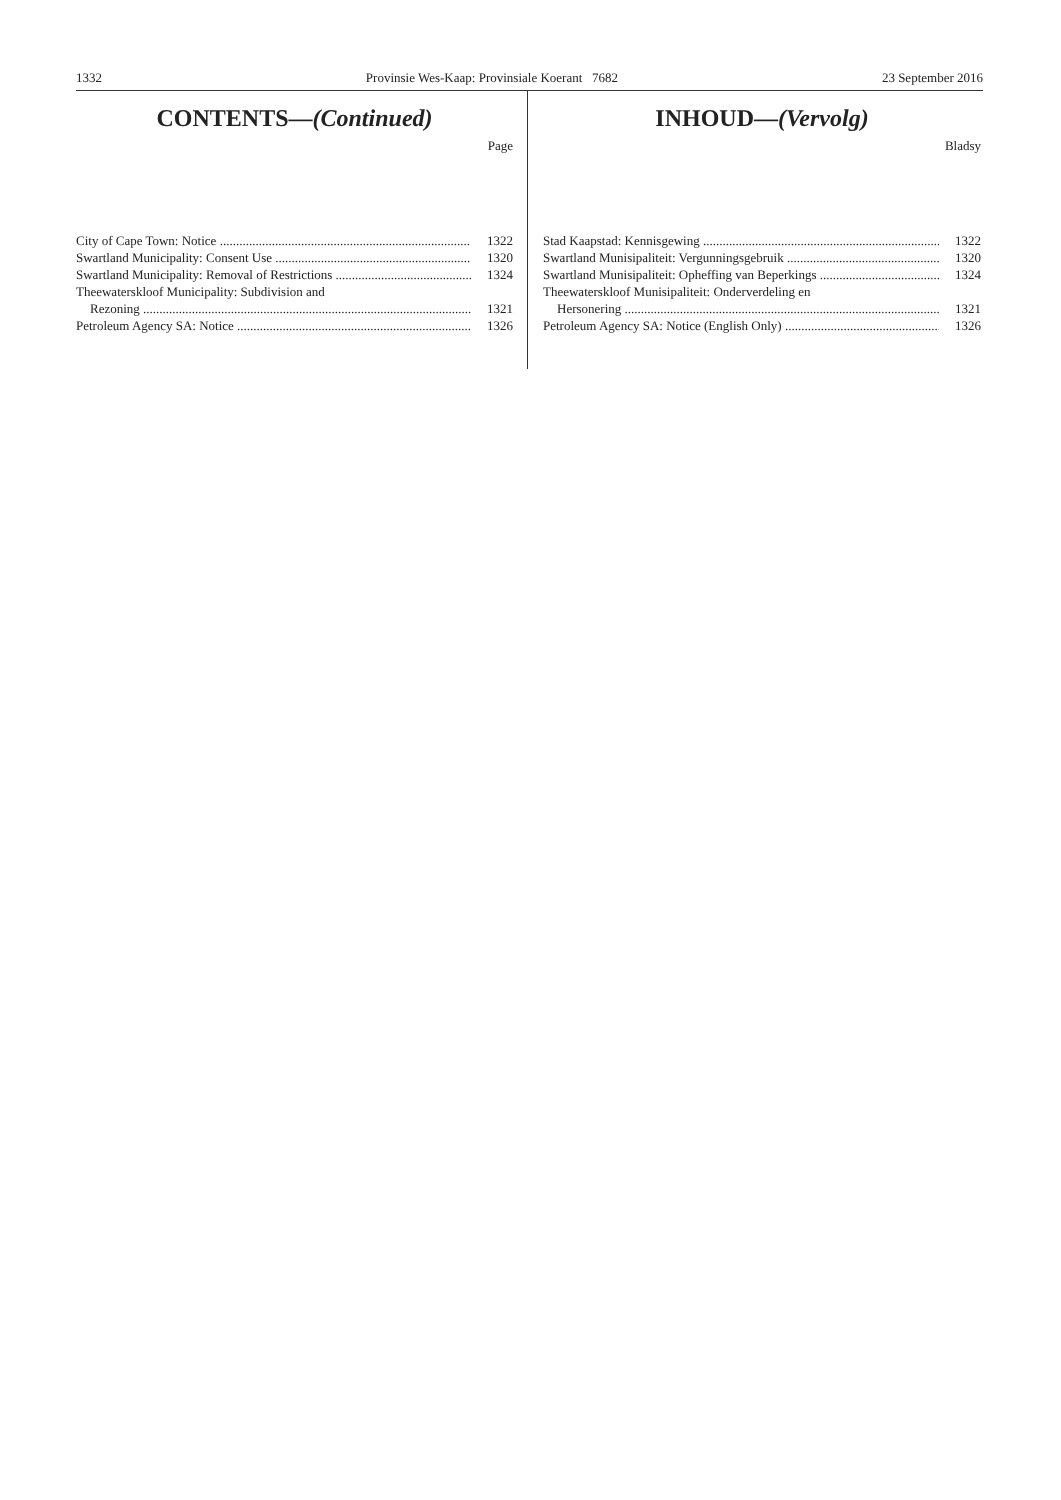1332 Provinsie Wes-Kaap: Provinsiale Koerant 7682 23 September 2016
CONTENTS—(Continued)
Page
City of Cape Town: Notice 1322
Swartland Municipality: Consent Use 1320
Swartland Municipality: Removal of Restrictions 1324
Theewaterskloof Municipality: Subdivision and
Rezoning 1321
Petroleum Agency SA: Notice 1326
INHOUD—(Vervolg)
Bladsy
Stad Kaapstad: Kennisgewing 1322
Swartland Munisipaliteit: Vergunningsgebruik 1320
Swartland Munisipaliteit: Opheffing van Beperkings 1324
Theewaterskloof Munisipaliteit: Onderverdeling en
Hersonering 1321
Petroleum Agency SA: Notice (English Only) 1326